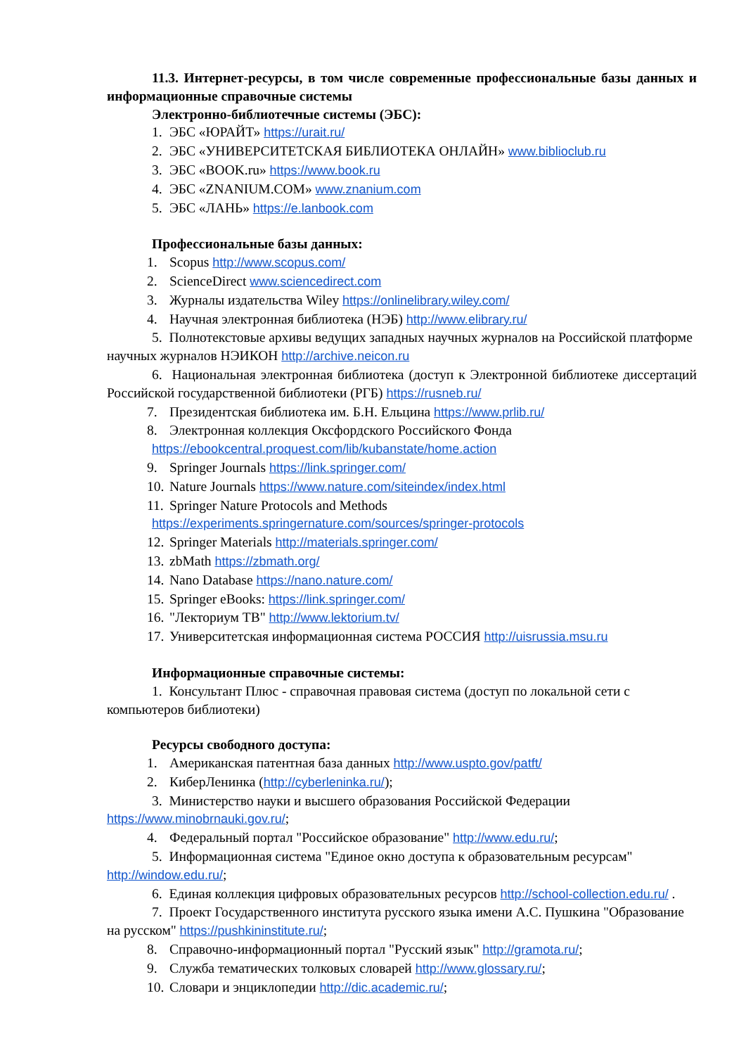11.3. Интернет-ресурсы, в том числе современные профессиональные базы данных и информационные справочные системы
Электронно-библиотечные системы (ЭБС):
1. ЭБС «ЮРАЙТ» https://urait.ru/
2. ЭБС «УНИВЕРСИТЕТСКАЯ БИБЛИОТЕКА ОНЛАЙН» www.biblioclub.ru
3. ЭБС «BOOK.ru» https://www.book.ru
4. ЭБС «ZNANIUM.COM» www.znanium.com
5. ЭБС «ЛАНЬ» https://e.lanbook.com
Профессиональные базы данных:
1. Scopus http://www.scopus.com/
2. ScienceDirect www.sciencedirect.com
3. Журналы издательства Wiley https://onlinelibrary.wiley.com/
4. Научная электронная библиотека (НЭБ) http://www.elibrary.ru/
5. Полнотекстовые архивы ведущих западных научных журналов на Российской платформе научных журналов НЭИКОН http://archive.neicon.ru
6. Национальная электронная библиотека (доступ к Электронной библиотеке диссертаций Российской государственной библиотеки (РГБ) https://rusneb.ru/
7. Президентская библиотека им. Б.Н. Ельцина https://www.prlib.ru/
8. Электронная коллекция Оксфордского Российского Фонда
https://ebookcentral.proquest.com/lib/kubanstate/home.action
9. Springer Journals https://link.springer.com/
10. Nature Journals https://www.nature.com/siteindex/index.html
11. Springer Nature Protocols and Methods
https://experiments.springernature.com/sources/springer-protocols
12. Springer Materials http://materials.springer.com/
13. zbMath https://zbmath.org/
14. Nano Database https://nano.nature.com/
15. Springer eBooks: https://link.springer.com/
16. "Лекториум ТВ" http://www.lektorium.tv/
17. Университетская информационная система РОССИЯ http://uisrussia.msu.ru
Информационные справочные системы:
1. Консультант Плюс - справочная правовая система (доступ по локальной сети с компьютеров библиотеки)
Ресурсы свободного доступа:
1. Американская патентная база данных http://www.uspto.gov/patft/
2. КиберЛенинка (http://cyberleninka.ru/);
3. Министерство науки и высшего образования Российской Федерации https://www.minobrnauki.gov.ru/;
4. Федеральный портал "Российское образование" http://www.edu.ru/;
5. Информационная система "Единое окно доступа к образовательным ресурсам" http://window.edu.ru/;
6. Единая коллекция цифровых образовательных ресурсов http://school-collection.edu.ru/ .
7. Проект Государственного института русского языка имени А.С. Пушкина "Образование на русском" https://pushkininstitute.ru/;
8. Справочно-информационный портал "Русский язык" http://gramota.ru/;
9. Служба тематических толковых словарей http://www.glossary.ru/;
10. Словари и энциклопедии http://dic.academic.ru/;